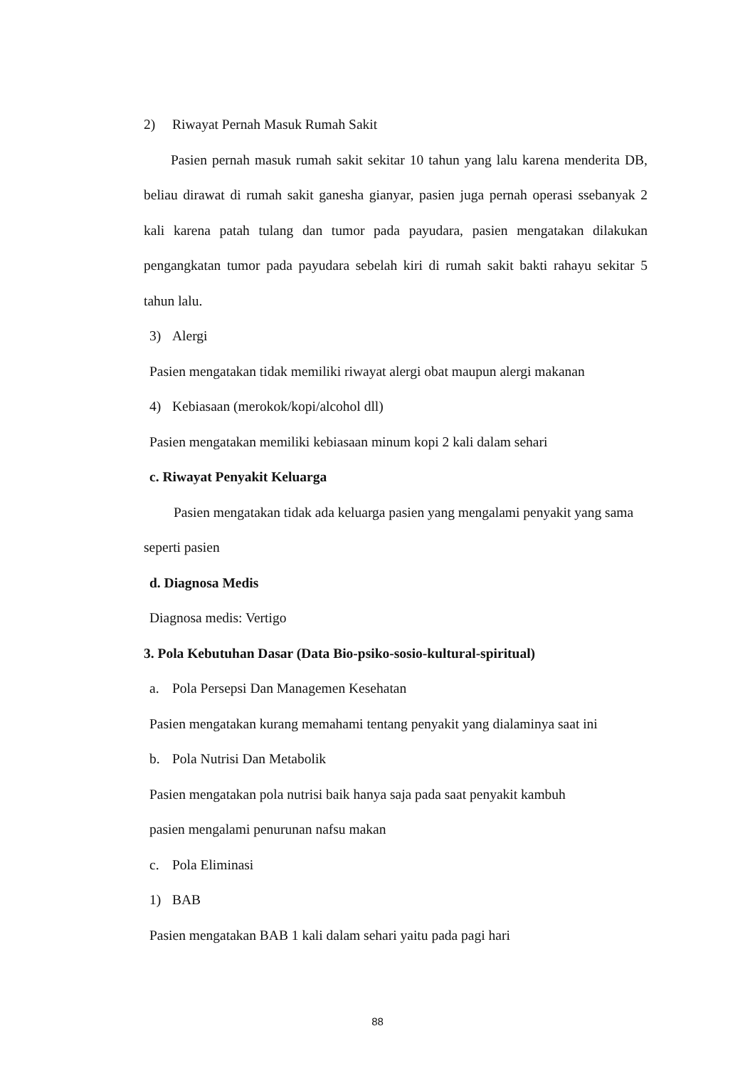2) Riwayat Pernah Masuk Rumah Sakit
Pasien pernah masuk rumah sakit sekitar 10 tahun yang lalu karena menderita DB, beliau dirawat di rumah sakit ganesha gianyar, pasien juga pernah operasi ssebanyak 2 kali karena patah tulang dan tumor pada payudara, pasien mengatakan dilakukan pengangkatan tumor pada payudara sebelah kiri di rumah sakit bakti rahayu sekitar 5 tahun lalu.
3) Alergi
Pasien mengatakan tidak memiliki riwayat alergi obat maupun alergi makanan
4) Kebiasaan (merokok/kopi/alcohol dll)
Pasien mengatakan memiliki kebiasaan minum kopi 2 kali dalam sehari
c. Riwayat Penyakit Keluarga
Pasien mengatakan tidak ada keluarga pasien yang mengalami penyakit yang sama seperti pasien
d. Diagnosa Medis
Diagnosa medis: Vertigo
3. Pola Kebutuhan Dasar (Data Bio-psiko-sosio-kultural-spiritual)
a. Pola Persepsi Dan Managemen Kesehatan
Pasien mengatakan kurang memahami tentang penyakit yang dialaminya saat ini
b. Pola Nutrisi Dan Metabolik
Pasien mengatakan pola nutrisi baik hanya saja pada saat penyakit kambuh
pasien mengalami penurunan nafsu makan
c. Pola Eliminasi
1) BAB
Pasien mengatakan BAB 1 kali dalam sehari yaitu pada pagi hari
88